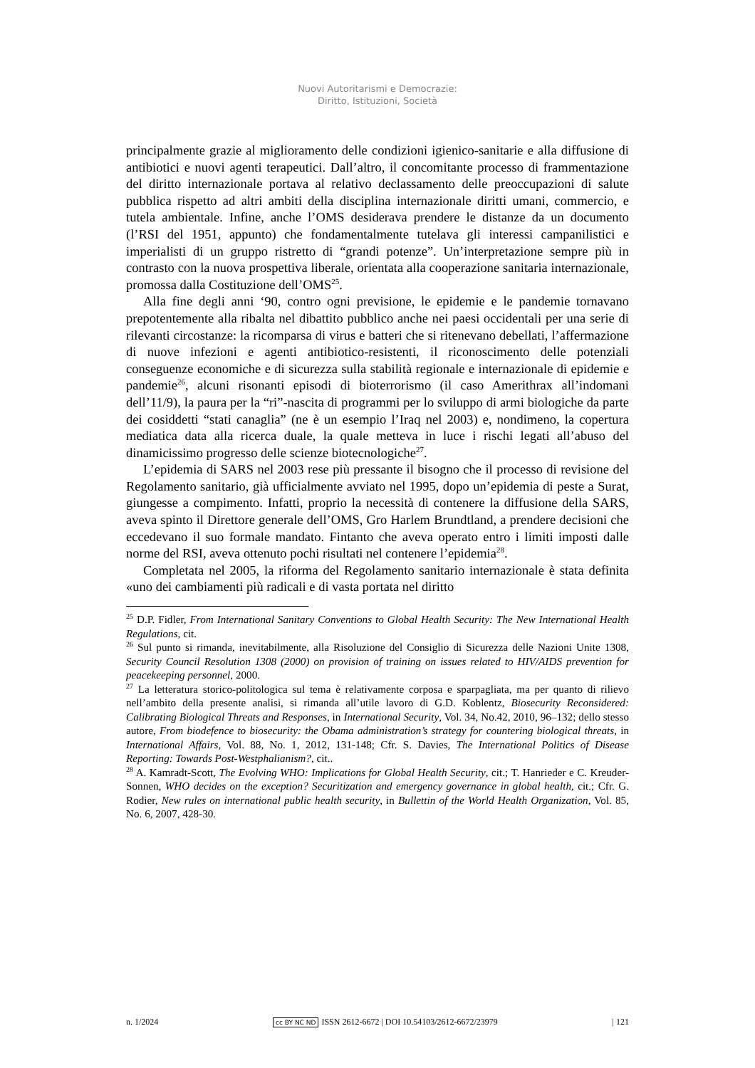Nuovi Autoritarismi e Democrazie:
Diritto, Istituzioni, Società
principalmente grazie al miglioramento delle condizioni igienico-sanitarie e alla diffusione di antibiotici e nuovi agenti terapeutici. Dall’altro, il concomitante processo di frammentazione del diritto internazionale portava al relativo declassamento delle preoccupazioni di salute pubblica rispetto ad altri ambiti della disciplina internazionale diritti umani, commercio, e tutela ambientale. Infine, anche l’OMS desiderava prendere le distanze da un documento (l’RSI del 1951, appunto) che fondamentalmente tutelava gli interessi campanilistici e imperialisti di un gruppo ristretto di “grandi potenze”. Un’interpretazione sempre più in contrasto con la nuova prospettiva liberale, orientata alla cooperazione sanitaria internazionale, promossa dalla Costituzione dell’OMS<sup>25</sup>.
Alla fine degli anni ‘90, contro ogni previsione, le epidemie e le pandemie tornavano prepotentemente alla ribalta nel dibattito pubblico anche nei paesi occidentali per una serie di rilevanti circostanze: la ricomparsa di virus e batteri che si ritenevano debellati, l’affermazione di nuove infezioni e agenti antibiotico-resistenti, il riconoscimento delle potenziali conseguenze economiche e di sicurezza sulla stabilità regionale e internazionale di epidemie e pandemie<sup>26</sup>, alcuni risonanti episodi di bioterrorismo (il caso Amerithrax all’indomani dell’11/9), la paura per la “ri”-nascita di programmi per lo sviluppo di armi biologiche da parte dei cosiddetti “stati canaglia” (ne è un esempio l’Iraq nel 2003) e, nondimeno, la copertura mediatica data alla ricerca duale, la quale metteva in luce i rischi legati all’abuso del dinamicissimo progresso delle scienze biotecnologiche<sup>27</sup>.
L’epidemia di SARS nel 2003 rese più pressante il bisogno che il processo di revisione del Regolamento sanitario, già ufficialmente avviato nel 1995, dopo un’epidemia di peste a Surat, giungesse a compimento. Infatti, proprio la necessità di contenere la diffusione della SARS, aveva spinto il Direttore generale dell’OMS, Gro Harlem Brundtland, a prendere decisioni che eccedevano il suo formale mandato. Fintanto che aveva operato entro i limiti imposti dalle norme del RSI, aveva ottenuto pochi risultati nel contenere l’epidemia<sup>28</sup>.
Completata nel 2005, la riforma del Regolamento sanitario internazionale è stata definita «uno dei cambiamenti più radicali e di vasta portata nel diritto
<sup>25</sup> D.P. Fidler, From International Sanitary Conventions to Global Health Security: The New International Health Regulations, cit.
<sup>26</sup> Sul punto si rimanda, inevitabilmente, alla Risoluzione del Consiglio di Sicurezza delle Nazioni Unite 1308, Security Council Resolution 1308 (2000) on provision of training on issues related to HIV/AIDS prevention for peacekeeping personnel, 2000.
<sup>27</sup> La letteratura storico-politologica sul tema è relativamente corposa e sparpagliata, ma per quanto di rilievo nell’ambito della presente analisi, si rimanda all’utile lavoro di G.D. Koblentz, Biosecurity Reconsidered: Calibrating Biological Threats and Responses, in International Security, Vol. 34, No.42, 2010, 96–132; dello stesso autore, From biodefence to biosecurity: the Obama administration’s strategy for countering biological threats, in International Affairs, Vol. 88, No. 1, 2012, 131-148; Cfr. S. Davies, The International Politics of Disease Reporting: Towards Post-Westphalianism?, cit..
<sup>28</sup> A. Kamradt-Scott, The Evolving WHO: Implications for Global Health Security, cit.; T. Hanrieder e C. Kreuder-Sonnen, WHO decides on the exception? Securitization and emergency governance in global health, cit.; Cfr. G. Rodier, New rules on international public health security, in Bullettin of the World Health Organization, Vol. 85, No. 6, 2007, 428-30.
n. 1/2024 cc BY NC ND ISSN 2612-6672 | DOI 10.54103/2612-6672/23979 | 121